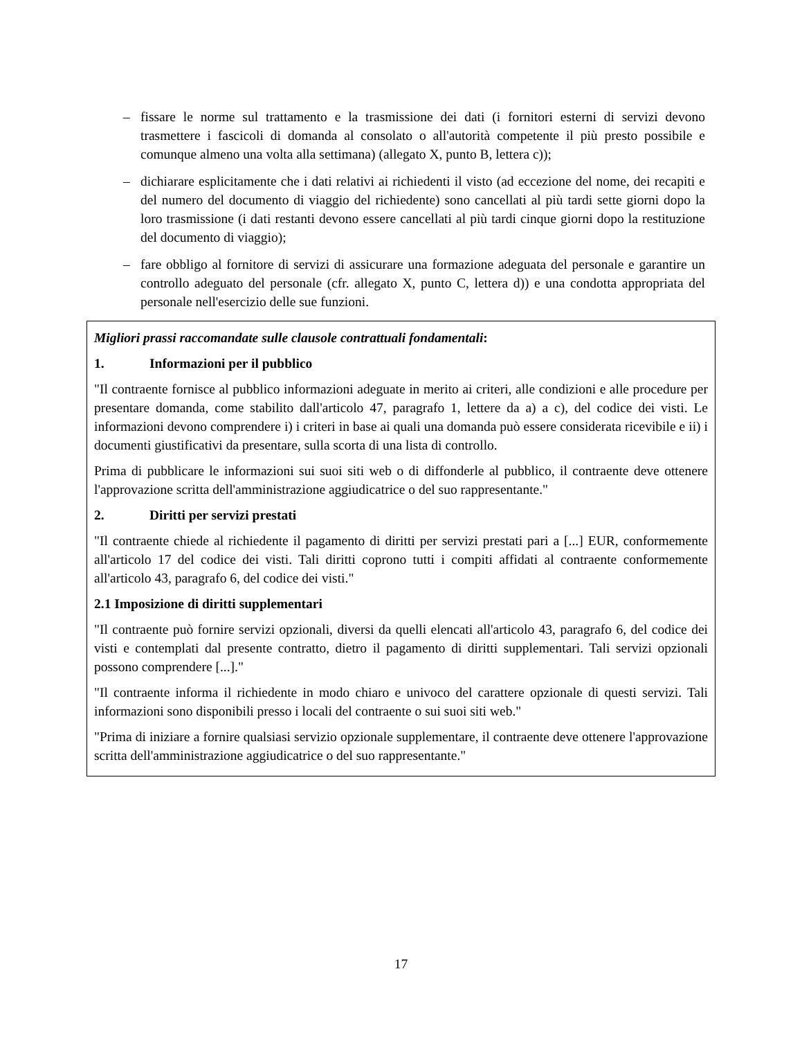– fissare le norme sul trattamento e la trasmissione dei dati (i fornitori esterni di servizi devono trasmettere i fascicoli di domanda al consolato o all'autorità competente il più presto possibile e comunque almeno una volta alla settimana) (allegato X, punto B, lettera c));
– dichiarare esplicitamente che i dati relativi ai richiedenti il visto (ad eccezione del nome, dei recapiti e del numero del documento di viaggio del richiedente) sono cancellati al più tardi sette giorni dopo la loro trasmissione (i dati restanti devono essere cancellati al più tardi cinque giorni dopo la restituzione del documento di viaggio);
– fare obbligo al fornitore di servizi di assicurare una formazione adeguata del personale e garantire un controllo adeguato del personale (cfr. allegato X, punto C, lettera d)) e una condotta appropriata del personale nell'esercizio delle sue funzioni.
Migliori prassi raccomandate sulle clausole contrattuali fondamentali:
1. Informazioni per il pubblico
"Il contraente fornisce al pubblico informazioni adeguate in merito ai criteri, alle condizioni e alle procedure per presentare domanda, come stabilito dall'articolo 47, paragrafo 1, lettere da a) a c), del codice dei visti. Le informazioni devono comprendere i) i criteri in base ai quali una domanda può essere considerata ricevibile e ii) i documenti giustificativi da presentare, sulla scorta di una lista di controllo.
Prima di pubblicare le informazioni sui suoi siti web o di diffonderle al pubblico, il contraente deve ottenere l'approvazione scritta dell'amministrazione aggiudicatrice o del suo rappresentante."
2. Diritti per servizi prestati
"Il contraente chiede al richiedente il pagamento di diritti per servizi prestati pari a [...] EUR, conformemente all'articolo 17 del codice dei visti. Tali diritti coprono tutti i compiti affidati al contraente conformemente all'articolo 43, paragrafo 6, del codice dei visti."
2.1 Imposizione di diritti supplementari
"Il contraente può fornire servizi opzionali, diversi da quelli elencati all'articolo 43, paragrafo 6, del codice dei visti e contemplati dal presente contratto, dietro il pagamento di diritti supplementari. Tali servizi opzionali possono comprendere [...]."
"Il contraente informa il richiedente in modo chiaro e univoco del carattere opzionale di questi servizi. Tali informazioni sono disponibili presso i locali del contraente o sui suoi siti web."
"Prima di iniziare a fornire qualsiasi servizio opzionale supplementare, il contraente deve ottenere l'approvazione scritta dell'amministrazione aggiudicatrice o del suo rappresentante."
17